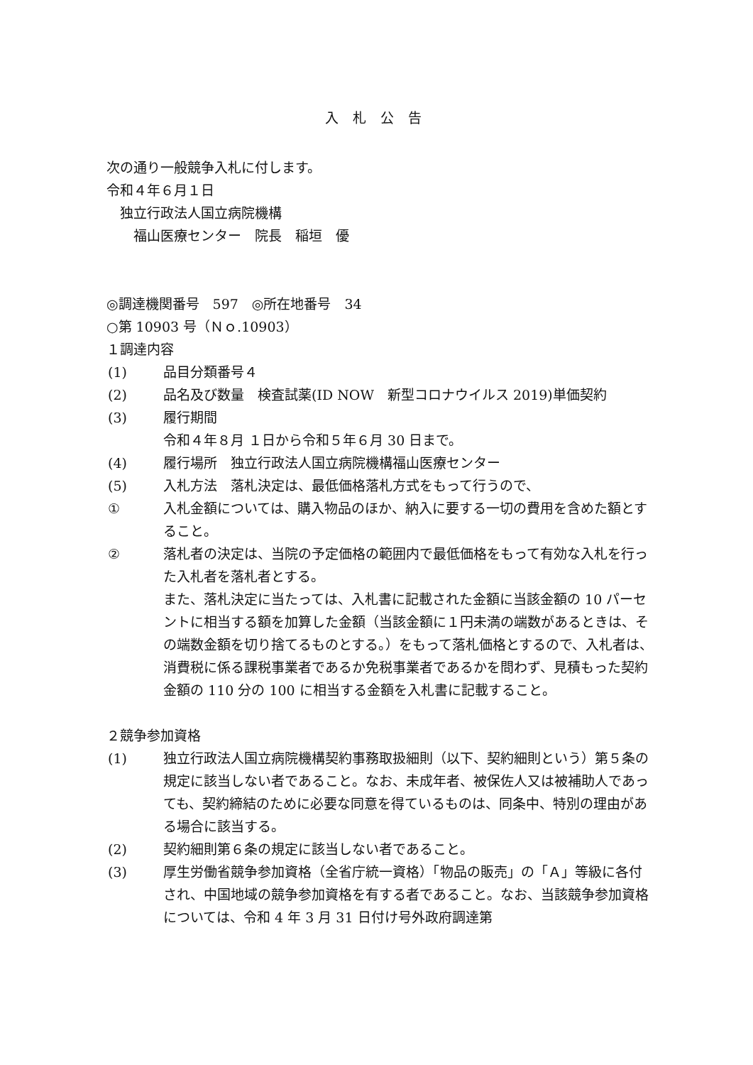入札公告
次の通り一般競争入札に付します。
令和４年６月１日
　独立行政法人国立病院機構
　　福山医療センター　院長　稲垣　優
◎調達機関番号　597　◎所在地番号　34
○第 10903 号（Ｎｏ.10903）
１調達内容
(1) 品目分類番号４
(2) 品名及び数量　検査試薬(ID NOW　新型コロナウイルス 2019)単価契約
(3) 履行期間
令和４年８月 １日から令和５年６月 30 日まで。
(4) 履行場所　独立行政法人国立病院機構福山医療センター
(5) 入札方法　落札決定は、最低価格落札方式をもって行うので、
① 入札金額については、購入物品のほか、納入に要する一切の費用を含めた額とすること。
② 落札者の決定は、当院の予定価格の範囲内で最低価格をもって有効な入札を行った入札者を落札者とする。
また、落札決定に当たっては、入札書に記載された金額に当該金額の 10 パーセントに相当する額を加算した金額（当該金額に１円未満の端数があるときは、その端数金額を切り捨てるものとする。）をもって落札価格とするので、入札者は、消費税に係る課税事業者であるか免税事業者であるかを問わず、見積もった契約金額の 110 分の 100 に相当する金額を入札書に記載すること。
２競争参加資格
(1) 独立行政法人国立病院機構契約事務取扱細則（以下、契約細則という）第５条の規定に該当しない者であること。なお、未成年者、被保佐人又は被補助人であっても、契約締結のために必要な同意を得ているものは、同条中、特別の理由がある場合に該当する。
(2) 契約細則第６条の規定に該当しない者であること。
(3) 厚生労働省競争参加資格（全省庁統一資格）「物品の販売」の「Ａ」等級に各付され、中国地域の競争参加資格を有する者であること。なお、当該競争参加資格については、令和 4 年 3 月 31 日付け号外政府調達第